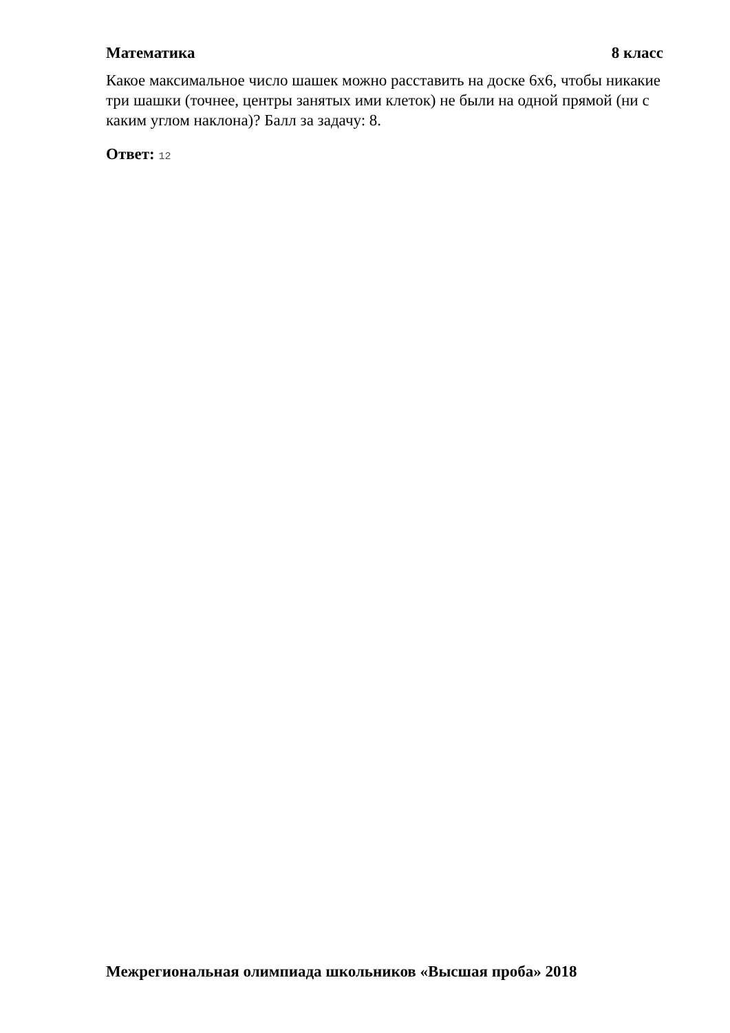Математика 8 класс
Какое максимальное число шашек можно расставить на доске 6х6, чтобы никакие три шашки (точнее, центры занятых ими клеток) не были на одной прямой (ни с каким углом наклона)? Балл за задачу: 8.
Ответ: 12
Межрегиональная олимпиада школьников «Высшая проба» 2018